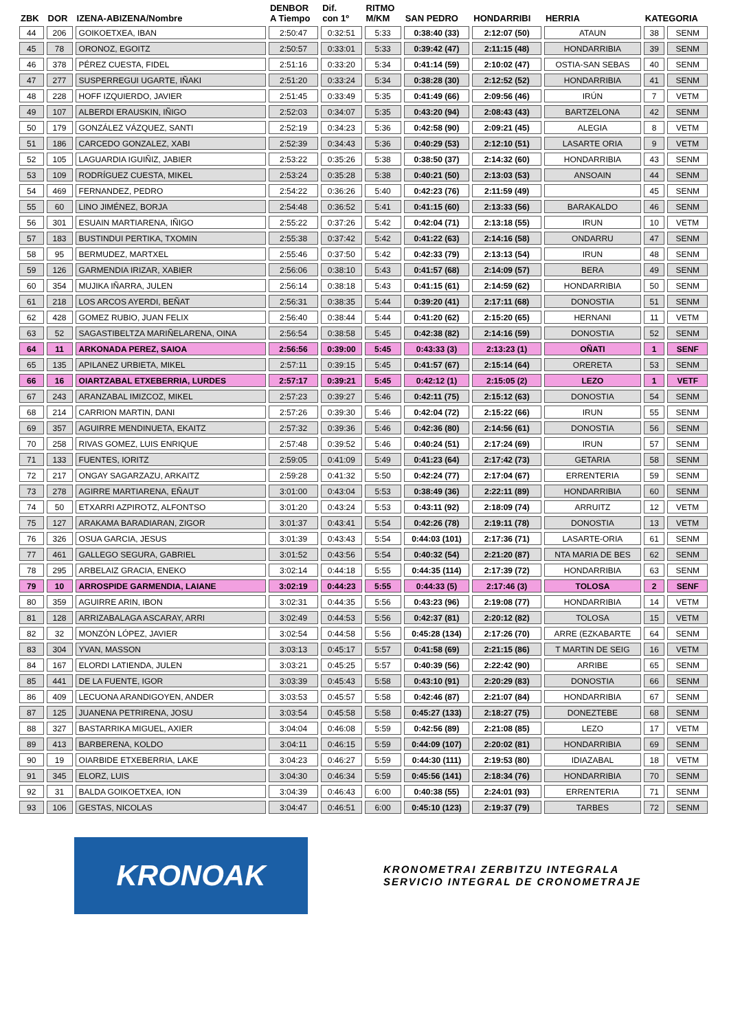| ZBK | DOR | IZENA-ABIZENA/Nombre | DENBOR A Tiempo | Dif. con 1º | RITMO M/KM | SAN PEDRO | HONDARRIBI | HERRIA | KATEGORIA | |
| --- | --- | --- | --- | --- | --- | --- | --- | --- | --- | --- |
| 44 | 206 | GOIKOETXEA, IBAN | 2:50:47 | 0:32:51 | 5:33 | 0:38:40 (33) | 2:12:07 (50) | ATAUN | 38 | SENM |
| 45 | 78 | ORONOZ, EGOITZ | 2:50:57 | 0:33:01 | 5:33 | 0:39:42 (47) | 2:11:15 (48) | HONDARRIBIA | 39 | SENM |
| 46 | 378 | PÉREZ CUESTA, FIDEL | 2:51:16 | 0:33:20 | 5:34 | 0:41:14 (59) | 2:10:02 (47) | OSTIA-SAN SEBAS | 40 | SENM |
| 47 | 277 | SUSPERREGUI UGARTE, IÑAKI | 2:51:20 | 0:33:24 | 5:34 | 0:38:28 (30) | 2:12:52 (52) | HONDARRIBIA | 41 | SENM |
| 48 | 228 | HOFF IZQUIERDO, JAVIER | 2:51:45 | 0:33:49 | 5:35 | 0:41:49 (66) | 2:09:56 (46) | IRÚN | 7 | VETM |
| 49 | 107 | ALBERDI ERAUSKIN, IÑIGO | 2:52:03 | 0:34:07 | 5:35 | 0:43:20 (94) | 2:08:43 (43) | BARTZELONA | 42 | SENM |
| 50 | 179 | GONZÁLEZ VÁZQUEZ, SANTI | 2:52:19 | 0:34:23 | 5:36 | 0:42:58 (90) | 2:09:21 (45) | ALEGIA | 8 | VETM |
| 51 | 186 | CARCEDO GONZALEZ, XABI | 2:52:39 | 0:34:43 | 5:36 | 0:40:29 (53) | 2:12:10 (51) | LASARTE ORIA | 9 | VETM |
| 52 | 105 | LAGUARDIA IGUIÑIZ, JABIER | 2:53:22 | 0:35:26 | 5:38 | 0:38:50 (37) | 2:14:32 (60) | HONDARRIBIA | 43 | SENM |
| 53 | 109 | RODRÍGUEZ CUESTA, MIKEL | 2:53:24 | 0:35:28 | 5:38 | 0:40:21 (50) | 2:13:03 (53) | ANSOAIN | 44 | SENM |
| 54 | 469 | FERNANDEZ, PEDRO | 2:54:22 | 0:36:26 | 5:40 | 0:42:23 (76) | 2:11:59 (49) | | 45 | SENM |
| 55 | 60 | LINO JIMÉNEZ, BORJA | 2:54:48 | 0:36:52 | 5:41 | 0:41:15 (60) | 2:13:33 (56) | BARAKALDO | 46 | SENM |
| 56 | 301 | ESUAIN MARTIARENA, IÑIGO | 2:55:22 | 0:37:26 | 5:42 | 0:42:04 (71) | 2:13:18 (55) | IRUN | 10 | VETM |
| 57 | 183 | BUSTINDUI PERTIKA, TXOMIN | 2:55:38 | 0:37:42 | 5:42 | 0:41:22 (63) | 2:14:16 (58) | ONDARRU | 47 | SENM |
| 58 | 95 | BERMUDEZ, MARTXEL | 2:55:46 | 0:37:50 | 5:42 | 0:42:33 (79) | 2:13:13 (54) | IRUN | 48 | SENM |
| 59 | 126 | GARMENDIA IRIZAR, XABIER | 2:56:06 | 0:38:10 | 5:43 | 0:41:57 (68) | 2:14:09 (57) | BERA | 49 | SENM |
| 60 | 354 | MUJIKA IÑARRA, JULEN | 2:56:14 | 0:38:18 | 5:43 | 0:41:15 (61) | 2:14:59 (62) | HONDARRIBIA | 50 | SENM |
| 61 | 218 | LOS ARCOS AYERDI, BEÑAT | 2:56:31 | 0:38:35 | 5:44 | 0:39:20 (41) | 2:17:11 (68) | DONOSTIA | 51 | SENM |
| 62 | 428 | GOMEZ RUBIO, JUAN FELIX | 2:56:40 | 0:38:44 | 5:44 | 0:41:20 (62) | 2:15:20 (65) | HERNANI | 11 | VETM |
| 63 | 52 | SAGASTIBELTZA MARIÑELARENA, OINA | 2:56:54 | 0:38:58 | 5:45 | 0:42:38 (82) | 2:14:16 (59) | DONOSTIA | 52 | SENM |
| 64 | 11 | ARKONADA PEREZ, SAIOA | 2:56:56 | 0:39:00 | 5:45 | 0:43:33 (3) | 2:13:23 (1) | OÑATI | 1 | SENF |
| 65 | 135 | APILANEZ URBIETA, MIKEL | 2:57:11 | 0:39:15 | 5:45 | 0:41:57 (67) | 2:15:14 (64) | ORERETA | 53 | SENM |
| 66 | 16 | OIARTZABAL ETXEBERRIA, LURDES | 2:57:17 | 0:39:21 | 5:45 | 0:42:12 (1) | 2:15:05 (2) | LEZO | 1 | VETF |
| 67 | 243 | ARANZABAL IMIZCOZ, MIKEL | 2:57:23 | 0:39:27 | 5:46 | 0:42:11 (75) | 2:15:12 (63) | DONOSTIA | 54 | SENM |
| 68 | 214 | CARRION MARTIN, DANI | 2:57:26 | 0:39:30 | 5:46 | 0:42:04 (72) | 2:15:22 (66) | IRUN | 55 | SENM |
| 69 | 357 | AGUIRRE MENDINUETA, EKAITZ | 2:57:32 | 0:39:36 | 5:46 | 0:42:36 (80) | 2:14:56 (61) | DONOSTIA | 56 | SENM |
| 70 | 258 | RIVAS GOMEZ, LUIS ENRIQUE | 2:57:48 | 0:39:52 | 5:46 | 0:40:24 (51) | 2:17:24 (69) | IRUN | 57 | SENM |
| 71 | 133 | FUENTES, IORITZ | 2:59:05 | 0:41:09 | 5:49 | 0:41:23 (64) | 2:17:42 (73) | GETARIA | 58 | SENM |
| 72 | 217 | ONGAY SAGARZAZU, ARKAITZ | 2:59:28 | 0:41:32 | 5:50 | 0:42:24 (77) | 2:17:04 (67) | ERRENTERIA | 59 | SENM |
| 73 | 278 | AGIRRE MARTIARENA, EÑAUT | 3:01:00 | 0:43:04 | 5:53 | 0:38:49 (36) | 2:22:11 (89) | HONDARRIBIA | 60 | SENM |
| 74 | 50 | ETXARRI AZPIROTZ, ALFONTSO | 3:01:20 | 0:43:24 | 5:53 | 0:43:11 (92) | 2:18:09 (74) | ARRUITZ | 12 | VETM |
| 75 | 127 | ARAKAMA BARADIARAN, ZIGOR | 3:01:37 | 0:43:41 | 5:54 | 0:42:26 (78) | 2:19:11 (78) | DONOSTIA | 13 | VETM |
| 76 | 326 | OSUA GARCIA, JESUS | 3:01:39 | 0:43:43 | 5:54 | 0:44:03 (101) | 2:17:36 (71) | LASARTE-ORIA | 61 | SENM |
| 77 | 461 | GALLEGO SEGURA, GABRIEL | 3:01:52 | 0:43:56 | 5:54 | 0:40:32 (54) | 2:21:20 (87) | NTA MARIA DE BES | 62 | SENM |
| 78 | 295 | ARBELAIZ GRACIA, ENEKO | 3:02:14 | 0:44:18 | 5:55 | 0:44:35 (114) | 2:17:39 (72) | HONDARRIBIA | 63 | SENM |
| 79 | 10 | ARROSPIDE GARMENDIA, LAIANE | 3:02:19 | 0:44:23 | 5:55 | 0:44:33 (5) | 2:17:46 (3) | TOLOSA | 2 | SENF |
| 80 | 359 | AGUIRRE ARIN, IBON | 3:02:31 | 0:44:35 | 5:56 | 0:43:23 (96) | 2:19:08 (77) | HONDARRIBIA | 14 | VETM |
| 81 | 128 | ARRIZABALAGA ASCARAY, ARRI | 3:02:49 | 0:44:53 | 5:56 | 0:42:37 (81) | 2:20:12 (82) | TOLOSA | 15 | VETM |
| 82 | 32 | MONZÓN LÓPEZ, JAVIER | 3:02:54 | 0:44:58 | 5:56 | 0:45:28 (134) | 2:17:26 (70) | ARRE (EZKABARTE | 64 | SENM |
| 83 | 304 | YVAN, MASSON | 3:03:13 | 0:45:17 | 5:57 | 0:41:58 (69) | 2:21:15 (86) | T MARTIN DE SEIG | 16 | VETM |
| 84 | 167 | ELORDI LATIENDA, JULEN | 3:03:21 | 0:45:25 | 5:57 | 0:40:39 (56) | 2:22:42 (90) | ARRIBE | 65 | SENM |
| 85 | 441 | DE LA FUENTE, IGOR | 3:03:39 | 0:45:43 | 5:58 | 0:43:10 (91) | 2:20:29 (83) | DONOSTIA | 66 | SENM |
| 86 | 409 | LECUONA ARANDIGOYEN, ANDER | 3:03:53 | 0:45:57 | 5:58 | 0:42:46 (87) | 2:21:07 (84) | HONDARRIBIA | 67 | SENM |
| 87 | 125 | JUANENA PETRIRENA, JOSU | 3:03:54 | 0:45:58 | 5:58 | 0:45:27 (133) | 2:18:27 (75) | DONEZTEBE | 68 | SENM |
| 88 | 327 | BASTARRIKA MIGUEL, AXIER | 3:04:04 | 0:46:08 | 5:59 | 0:42:56 (89) | 2:21:08 (85) | LEZO | 17 | VETM |
| 89 | 413 | BARBERENA, KOLDO | 3:04:11 | 0:46:15 | 5:59 | 0:44:09 (107) | 2:20:02 (81) | HONDARRIBIA | 69 | SENM |
| 90 | 19 | OIARBIDE ETXEBERRIA, LAKE | 3:04:23 | 0:46:27 | 5:59 | 0:44:30 (111) | 2:19:53 (80) | IDIAZABAL | 18 | VETM |
| 91 | 345 | ELORZ, LUIS | 3:04:30 | 0:46:34 | 5:59 | 0:45:56 (141) | 2:18:34 (76) | HONDARRIBIA | 70 | SENM |
| 92 | 31 | BALDA GOIKOETXEA, ION | 3:04:39 | 0:46:43 | 6:00 | 0:40:38 (55) | 2:24:01 (93) | ERRENTERIA | 71 | SENM |
| 93 | 106 | GESTAS, NICOLAS | 3:04:47 | 0:46:51 | 6:00 | 0:45:10 (123) | 2:19:37 (79) | TARBES | 72 | SENM |
KRONOAK
KRONOMETRAI ZERBITZU INTEGRALA
SERVICIO INTEGRAL DE CRONOMETRAJE